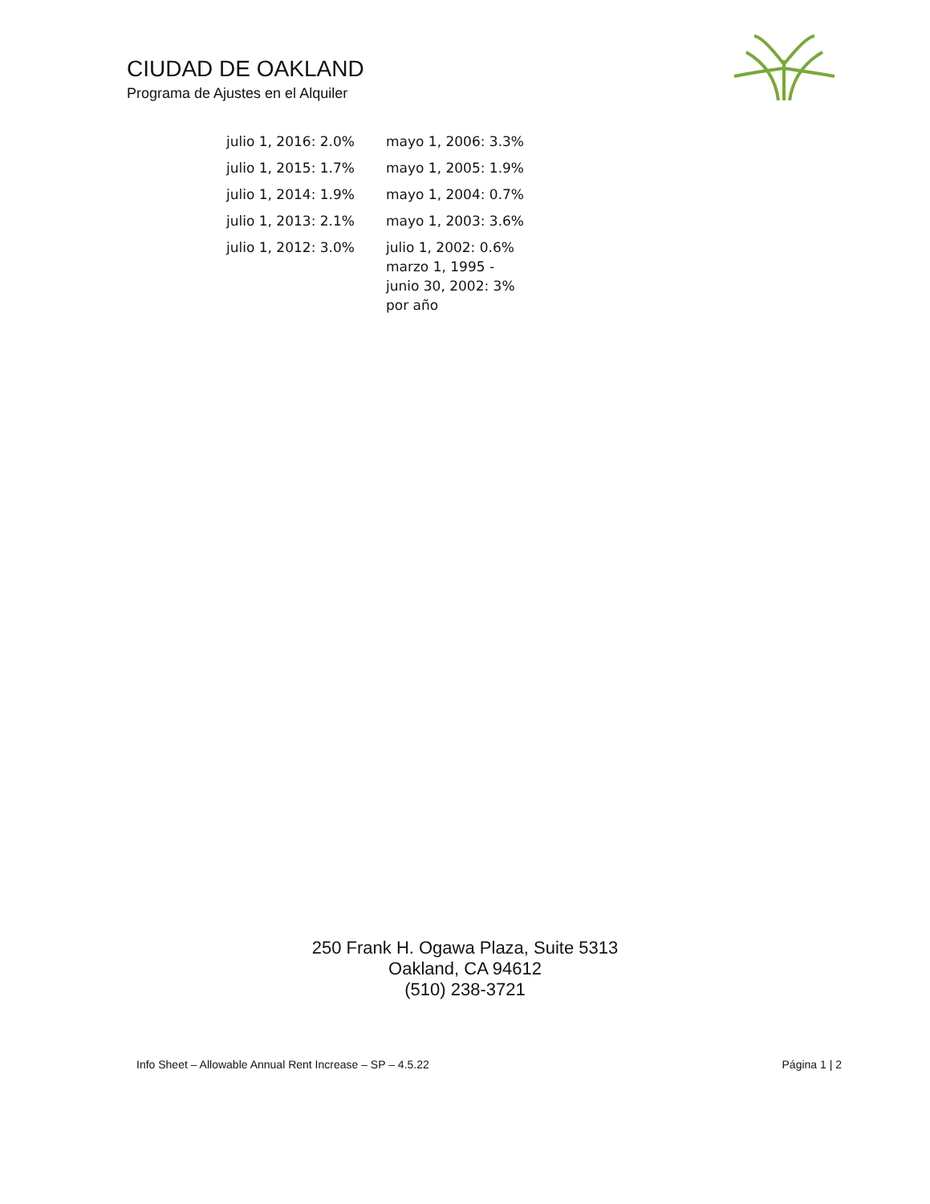CIUDAD DE OAKLAND
Programa de Ajustes en el Alquiler
| julio 1, 2016: 2.0% | mayo 1, 2006: 3.3% |
| julio 1, 2015: 1.7% | mayo 1, 2005: 1.9% |
| julio 1, 2014: 1.9% | mayo 1, 2004: 0.7% |
| julio 1, 2013: 2.1% | mayo 1, 2003: 3.6% |
| julio 1, 2012: 3.0% | julio 1, 2002: 0.6% marzo 1, 1995 - junio 30, 2002: 3% por año |
250 Frank H. Ogawa Plaza, Suite 5313
Oakland, CA 94612
(510) 238-3721
Info Sheet – Allowable Annual Rent Increase – SP – 4.5.22 Página 1 | 2